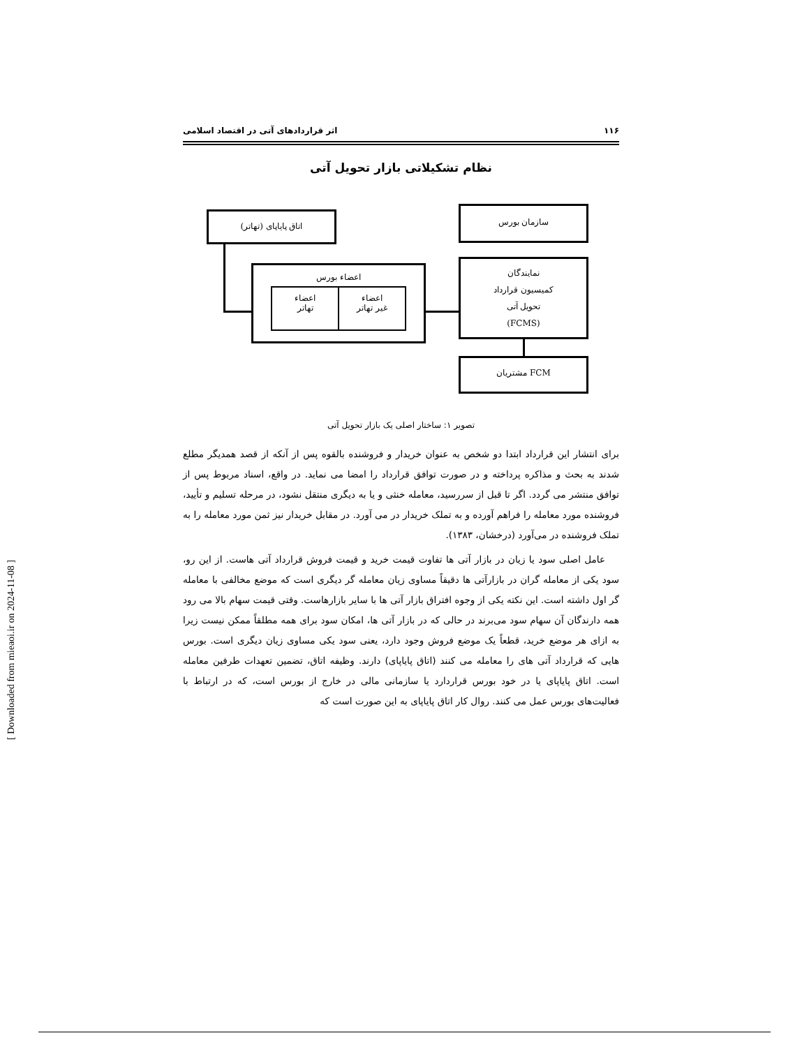۱۱۶ اثر قراردادهای آتی در اقتصاد اسلامی
نظام تشکیلاتی بازار تحویل آتی
اتاق پایاپای (تهاتر)
سازمان بورس
اعضاء بورس
اعضاء
تهاتر
اعضاء
غیر تهاتر
نمایندگان
کمیسیون قرارداد
تحویل آتی
(FCMS)
FCM مشتریان
تصویر ۱: ساختار اصلی یک بازار تحویل آتی
برای انتشار این قرارداد ابتدا دو شخص به عنوان خریدار و فروشنده بالقوه پس از آنکه از قصد همدیگر مطلع شدند به بحث و مذاکره پرداخته و در صورت توافق قرارداد را امضا می نماید. در واقع، اسناد مربوط پس از توافق منتشر می گردد. اگر تا قبل از سررسید، معامله خنثی و یا به دیگری منتقل نشود، در مرحله تسلیم و تأیید، فروشنده مورد معامله را فراهم آورده و به تملک خریدار در می آورد. در مقابل خریدار نیز ثمن مورد معامله را به تملک فروشنده در می‌آورد (درخشان، ۱۳۸۳).
عامل اصلی سود یا زیان در بازار آتی ها تفاوت قیمت خرید و قیمت فروش قرارداد آتی هاست. از این رو، سود یکی از معامله گران در بازارآتی ها دقیقاً مساوی زیان معامله گر دیگری است که موضع مخالفی با معامله گر اول داشته است. این نکته یکی از وجوه افتراق بازار آتی ها با سایر بازارهاست. وقتی قیمت سهام بالا می رود همه دارندگان آن سهام سود می‌برند در حالی که در بازار آتی ها، امکان سود برای همه مطلقاً ممکن نیست زیرا به ازای هر موضع خرید، قطعاً یک موضع فروش وجود دارد، یعنی سود یکی مساوی زیان دیگری است. بورس هایی که قرارداد آتی های را معامله می کنند (اتاق پایاپای) دارند. وظیفه اتاق، تضمین تعهدات طرفین معامله است. اتاق پایاپای یا در خود بورس قراردارد یا سازمانی مالی در خارج از بورس است، که در ارتباط با فعالیت‌های بورس عمل می کنند. روال کار اتاق پایاپای به این صورت است که
[ Downloaded from mieaoi.ir on 2024-11-08 ]